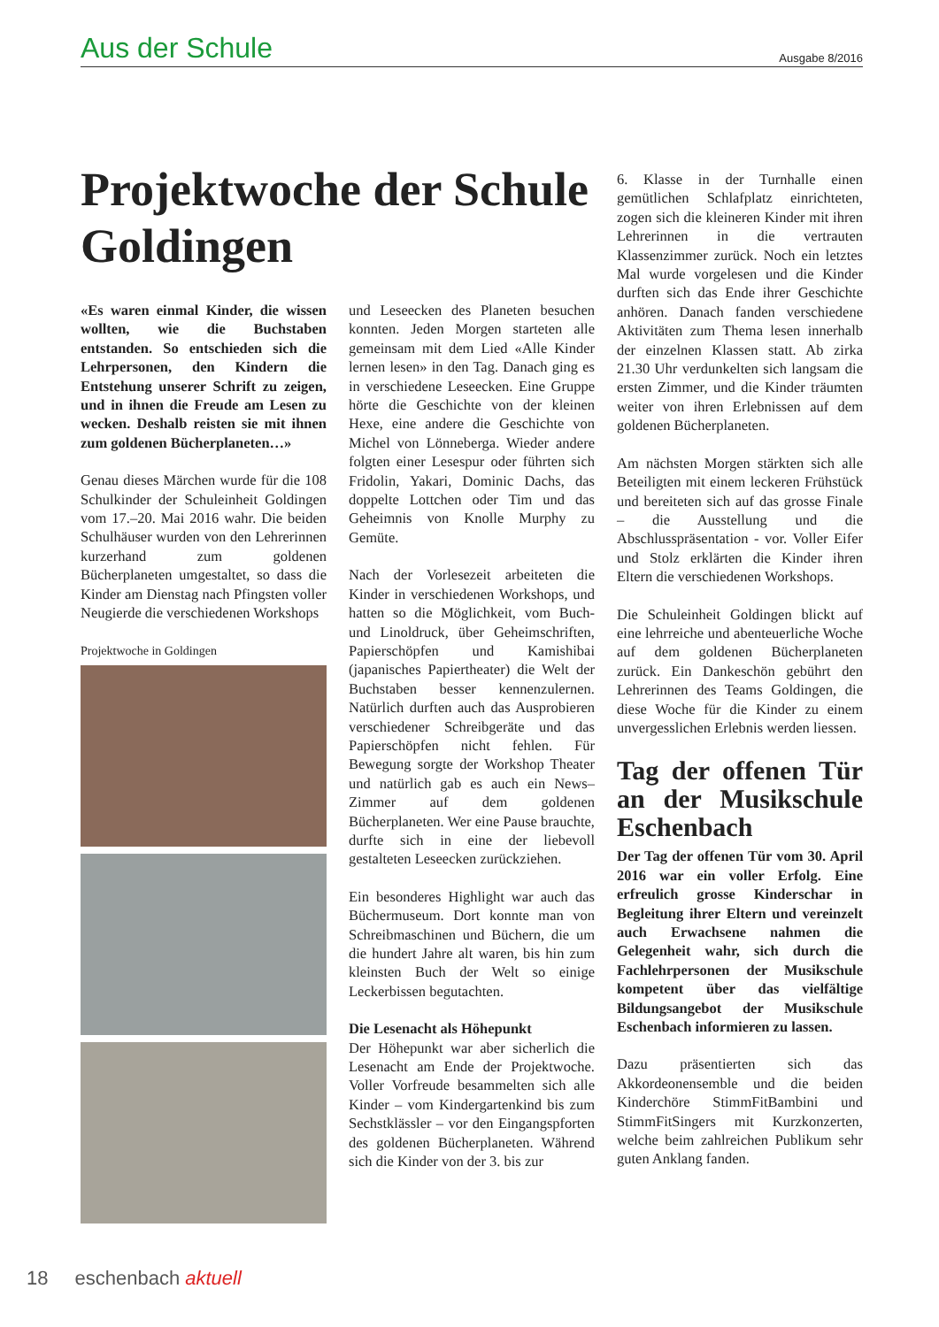Aus der Schule Ausgabe 8/2016
Projektwoche der Schule Goldingen
«Es waren einmal Kinder, die wissen wollten, wie die Buchstaben entstanden. So entschieden sich die Lehrpersonen, den Kindern die Entstehung unserer Schrift zu zeigen, und in ihnen die Freude am Lesen zu wecken. Deshalb reisten sie mit ihnen zum goldenen Bücherplaneten…»
Genau dieses Märchen wurde für die 108 Schulkinder der Schuleinheit Goldingen vom 17.–20. Mai 2016 wahr. Die beiden Schulhäuser wurden von den Lehrerinnen kurzerhand zum goldenen Bücherplaneten umgestaltet, so dass die Kinder am Dienstag nach Pfingsten voller Neugierde die verschiedenen Workshops
Projektwoche in Goldingen
und Leseecken des Planeten besuchen konnten. Jeden Morgen starteten alle gemeinsam mit dem Lied «Alle Kinder lernen lesen» in den Tag. Danach ging es in verschiedene Leseecken. Eine Gruppe hörte die Geschichte von der kleinen Hexe, eine andere die Geschichte von Michel von Lönneberga. Wieder andere folgten einer Lesespur oder führten sich Fridolin, Yakari, Dominic Dachs, das doppelte Lottchen oder Tim und das Geheimnis von Knolle Murphy zu Gemüte.
Nach der Vorlesezeit arbeiteten die Kinder in verschiedenen Workshops, und hatten so die Möglichkeit, vom Buch- und Linoldruck, über Geheimschriften, Papierschöpfen und Kamishibai (japanisches Papiertheater) die Welt der Buchstaben besser kennenzulernen. Natürlich durften auch das Ausprobieren verschiedener Schreibgeräte und das Papierschöpfen nicht fehlen. Für Bewegung sorgte der Workshop Theater und natürlich gab es auch ein News–Zimmer auf dem goldenen Bücherplaneten. Wer eine Pause brauchte, durfte sich in eine der liebevoll gestalteten Leseecken zurückziehen.
Ein besonderes Highlight war auch das Büchermuseum. Dort konnte man von Schreibmaschinen und Büchern, die um die hundert Jahre alt waren, bis hin zum kleinsten Buch der Welt so einige Leckerbissen begutachten.
Die Lesenacht als Höhepunkt
Der Höhepunkt war aber sicherlich die Lesenacht am Ende der Projektwoche. Voller Vorfreude besammelten sich alle Kinder – vom Kindergartenkind bis zum Sechstklässler – vor den Eingangspforten des goldenen Bücherplaneten. Während sich die Kinder von der 3. bis zur
6. Klasse in der Turnhalle einen gemütlichen Schlafplatz einrichteten, zogen sich die kleineren Kinder mit ihren Lehrerinnen in die vertrauten Klassenzimmer zurück. Noch ein letztes Mal wurde vorgelesen und die Kinder durften sich das Ende ihrer Geschichte anhören. Danach fanden verschiedene Aktivitäten zum Thema lesen innerhalb der einzelnen Klassen statt. Ab zirka 21.30 Uhr verdunkelten sich langsam die ersten Zimmer, und die Kinder träumten weiter von ihren Erlebnissen auf dem goldenen Bücherplaneten.
Am nächsten Morgen stärkten sich alle Beteiligten mit einem leckeren Frühstück und bereiteten sich auf das grosse Finale – die Ausstellung und die Abschlusspräsentation - vor. Voller Eifer und Stolz erklärten die Kinder ihren Eltern die verschiedenen Workshops.
Die Schuleinheit Goldingen blickt auf eine lehrreiche und abenteuerliche Woche auf dem goldenen Bücherplaneten zurück. Ein Dankeschön gebührt den Lehrerinnen des Teams Goldingen, die diese Woche für die Kinder zu einem unvergesslichen Erlebnis werden liessen.
Tag der offenen Tür an der Musikschule Eschenbach
Der Tag der offenen Tür vom 30. April 2016 war ein voller Erfolg. Eine erfreulich grosse Kinderschar in Begleitung ihrer Eltern und vereinzelt auch Erwachsene nahmen die Gelegenheit wahr, sich durch die Fachlehrpersonen der Musikschule kompetent über das vielfältige Bildungsangebot der Musikschule Eschenbach informieren zu lassen.
Dazu präsentierten sich das Akkordeonensemble und die beiden Kinderchöre StimmFitBambini und StimmFitSingers mit Kurzkonzerten, welche beim zahlreichen Publikum sehr guten Anklang fanden.
18 eschenbach aktuell